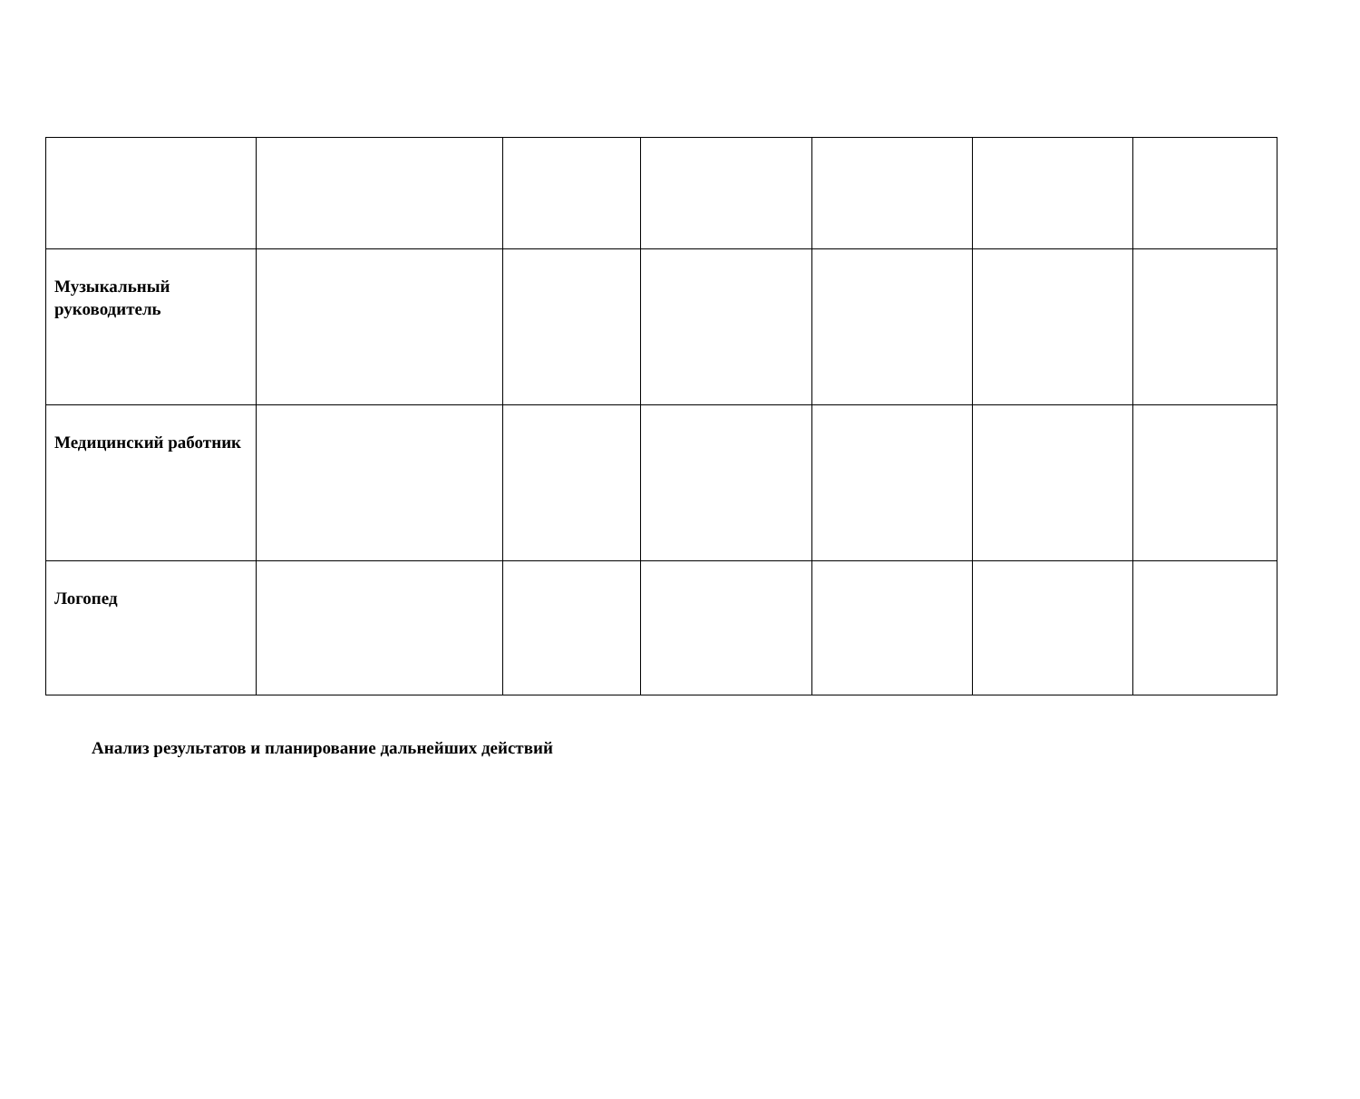| Музыкальный руководитель | | | | | | |
| Медицинский работник | | | | | | |
| Логопед | | | | | | |
Анализ результатов и планирование дальнейших действий